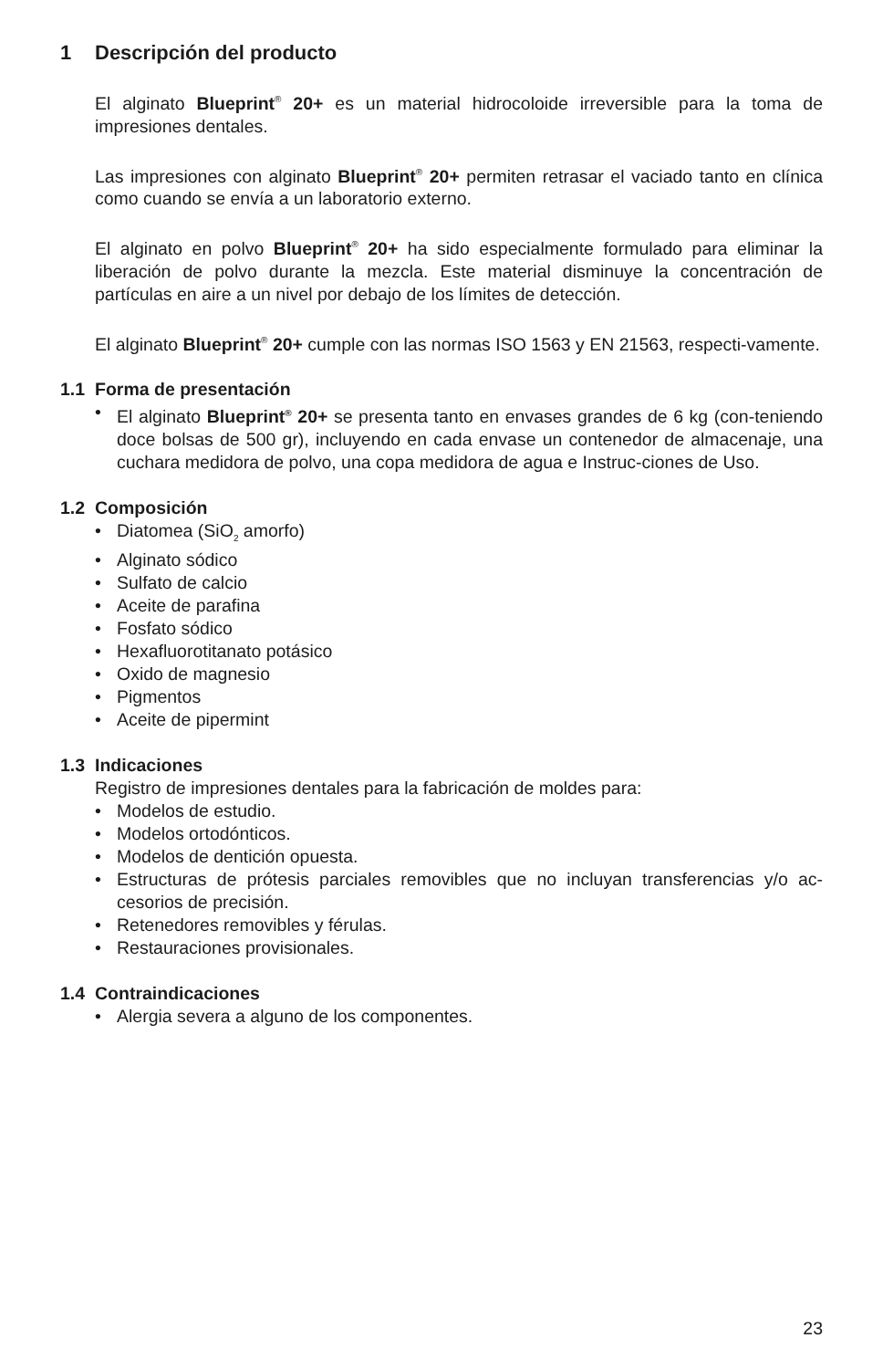1 Descripción del producto
El alginato Blueprint<sup>®</sup> 20+ es un material hidrocoloide irreversible para la toma de impresiones dentales.
Las impresiones con alginato Blueprint<sup>®</sup> 20+ permiten retrasar el vaciado tanto en clínica como cuando se envía a un laboratorio externo.
El alginato en polvo Blueprint<sup>®</sup> 20+ ha sido especialmente formulado para eliminar la liberación de polvo durante la mezcla. Este material disminuye la concentración de partículas en aire a un nivel por debajo de los límites de detección.
El alginato Blueprint<sup>®</sup> 20+ cumple con las normas ISO 1563 y EN 21563, respecti-vamente.
1.1 Forma de presentación
• El alginato Blueprint<sup>®</sup> 20+ se presenta tanto en envases grandes de 6 kg (con-teniendo doce bolsas de 500 gr), incluyendo en cada envase un contenedor de almacenaje, una cuchara medidora de polvo, una copa medidora de agua e Instruc-ciones de Uso.
1.2 Composición
• Diatomea (SiO<sub>2</sub> amorfo)
• Alginato sódico
• Sulfato de calcio
• Aceite de parafina
• Fosfato sódico
• Hexafluorotitanato potásico
• Oxido de magnesio
• Pigmentos
• Aceite de pipermint
1.3 Indicaciones
Registro de impresiones dentales para la fabricación de moldes para:
• Modelos de estudio.
• Modelos ortodónticos.
• Modelos de dentición opuesta.
• Estructuras de prótesis parciales removibles que no incluyan transferencias y/o ac-cesorios de precisión.
• Retenedores removibles y férulas.
• Restauraciones provisionales.
1.4 Contraindicaciones
• Alergia severa a alguno de los componentes.
23